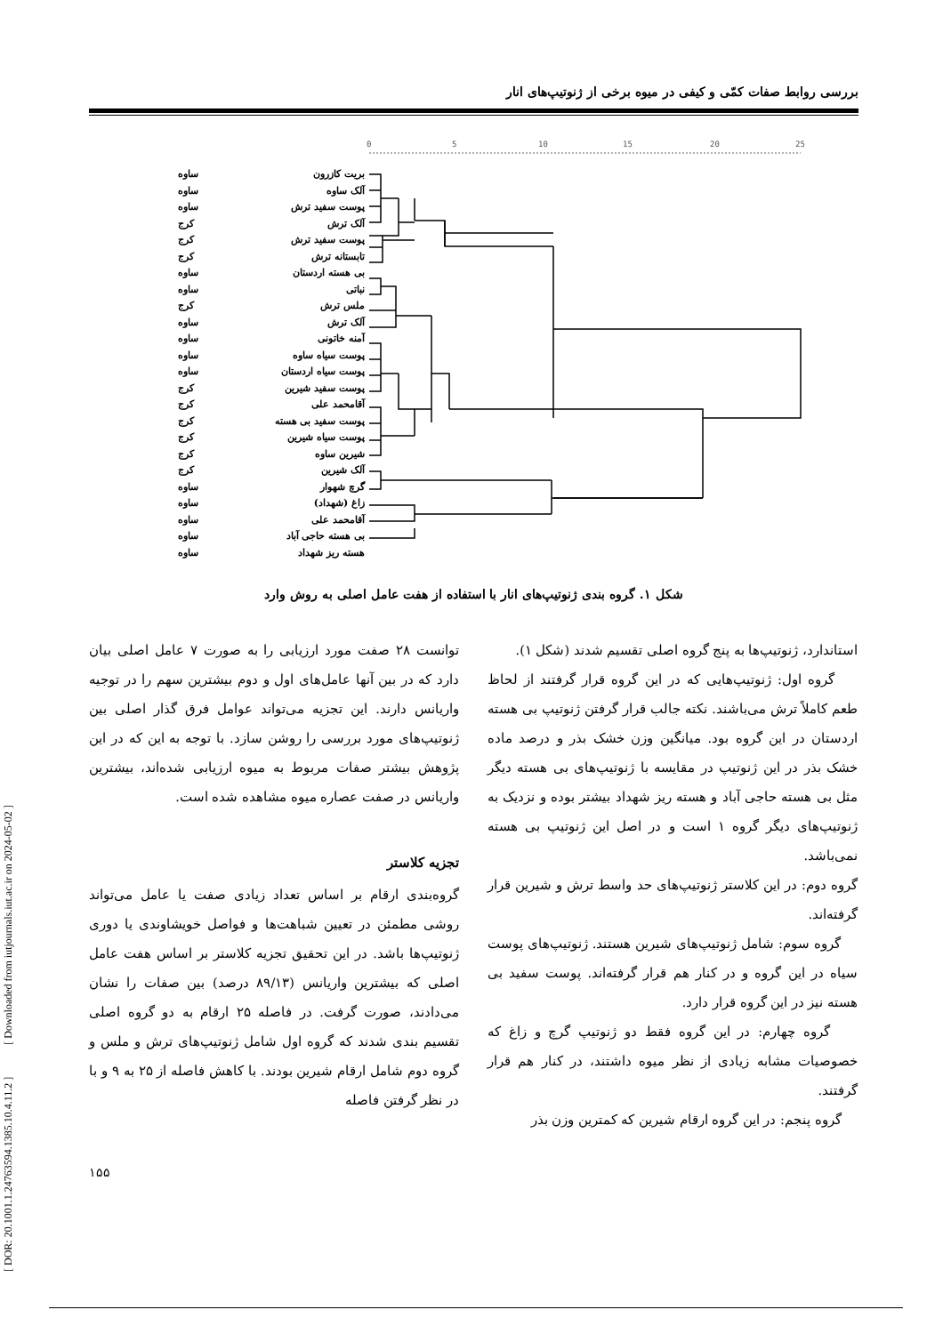بررسی روابط صفات کمّی و کیفی در میوه برخی از ژنوتیپ‌های انار
بریت کازرون ساوه
آلک ساوه ساوه
پوست سفید ترش ساوه
آلک ترش کرج
پوست سفید ترش کرج
تابستانه ترش کرج
بی هسته اردستان ساوه
نباتی ساوه
ملس ترش کرج
آلک ترش ساوه
آمنه خاتونی ساوه
پوست سیاه ساوه ساوه
پوست سیاه اردستان ساوه
پوست سفید شیرین کرج
آقامحمد علی کرج
پوست سفید بی هسته کرج
پوست سیاه شیرین کرج
شیرین ساوه کرج
آلک شیرین کرج
گرچ شهوار ساوه
زاغ (شهداد) ساوه
آقامحمد علی ساوه
بی هسته حاجی آباد ساوه
هسته ریز شهداد ساوه
0
5
10
15
20
25
شکل ۱. گروه بندی ژنوتیپ‌های انار با استفاده از هفت عامل اصلی به روش وارد
توانست ۲۸ صفت مورد ارزیابی را به صورت ۷ عامل اصلی بیان دارد که در بین آنها عامل‌های اول و دوم بیشترین سهم را در توجیه واریانس دارند. این تجزیه می‌تواند عوامل فرق گذار اصلی بین ژنوتیپ‌های مورد بررسی را روشن سازد. با توجه به این که در این پژوهش بیشتر صفات مربوط به میوه ارزیابی شده‌اند، بیشترین واریانس در صفت عصاره میوه مشاهده شده است.
تجزیه کلاستر
گروه‌بندی ارقام بر اساس تعداد زیادی صفت یا عامل می‌تواند روشی مطمئن در تعیین شباهت‌ها و فواصل خویشاوندی یا دوری ژنوتیپ‌ها باشد. در این تحقیق تجزیه کلاستر بر اساس هفت عامل اصلی که بیشترین واریانس (۸۹/۱۳ درصد) بین صفات را نشان می‌دادند، صورت گرفت. در فاصله ۲۵ ارقام به دو گروه اصلی تقسیم بندی شدند که گروه اول شامل ژنوتیپ‌های ترش و ملس و گروه دوم شامل ارقام شیرین بودند. با کاهش فاصله از ۲۵ به ۹ و با در نظر گرفتن فاصله
استاندارد، ژنوتیپ‌ها به پنج گروه اصلی تقسیم شدند (شکل ۱).
گروه اول: ژنوتیپ‌هایی که در این گروه قرار گرفتند از لحاظ طعم کاملاً ترش می‌باشند. نکته جالب قرار گرفتن ژنوتیپ بی هسته اردستان در این گروه بود. میانگین وزن خشک بذر و درصد ماده خشک بذر در این ژنوتیپ در مقایسه با ژنوتیپ‌های بی هسته دیگر مثل بی هسته حاجی آباد و هسته ریز شهداد بیشتر بوده و نزدیک به ژنوتیپ‌های دیگر گروه ۱ است و در اصل این ژنوتیپ بی هسته نمی‌باشد.
گروه دوم: در این کلاستر ژنوتیپ‌های حد واسط ترش و شیرین قرار گرفته‌اند.
گروه سوم: شامل ژنوتیپ‌های شیرین هستند. ژنوتیپ‌های پوست سیاه در این گروه و در کنار هم قرار گرفته‌اند. پوست سفید بی هسته نیز در این گروه قرار دارد.
گروه چهارم: در این گروه فقط دو ژنوتیپ گرچ و زاغ که خصوصیات مشابه زیادی از نظر میوه داشتند، در کنار هم قرار گرفتند.
گروه پنجم: در این گروه ارقام شیرین که کمترین وزن بذر
[ DOR: 20.1001.1.24763594.1385.10.4.11.2 ] [ Downloaded from iutjournals.iut.ac.ir on 2024-05-02 ]
۱۵۵